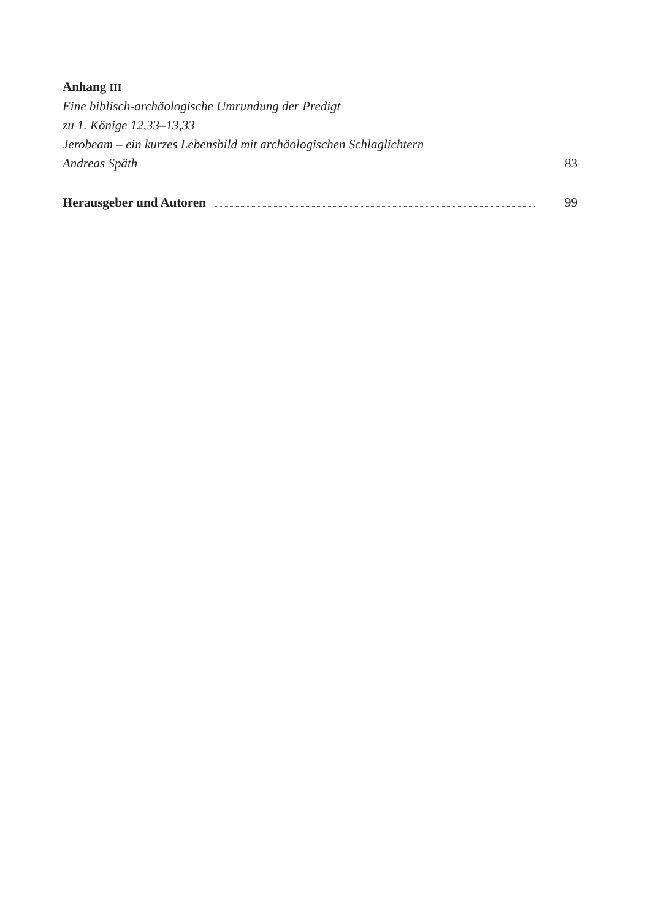Anhang III
Eine biblisch-archäologische Umrundung der Predigt
zu 1. Könige 12,33–13,33
Jerobeam – ein kurzes Lebensbild mit archäologischen Schlaglichtern
Andreas Späth 83
Herausgeber und Autoren 99